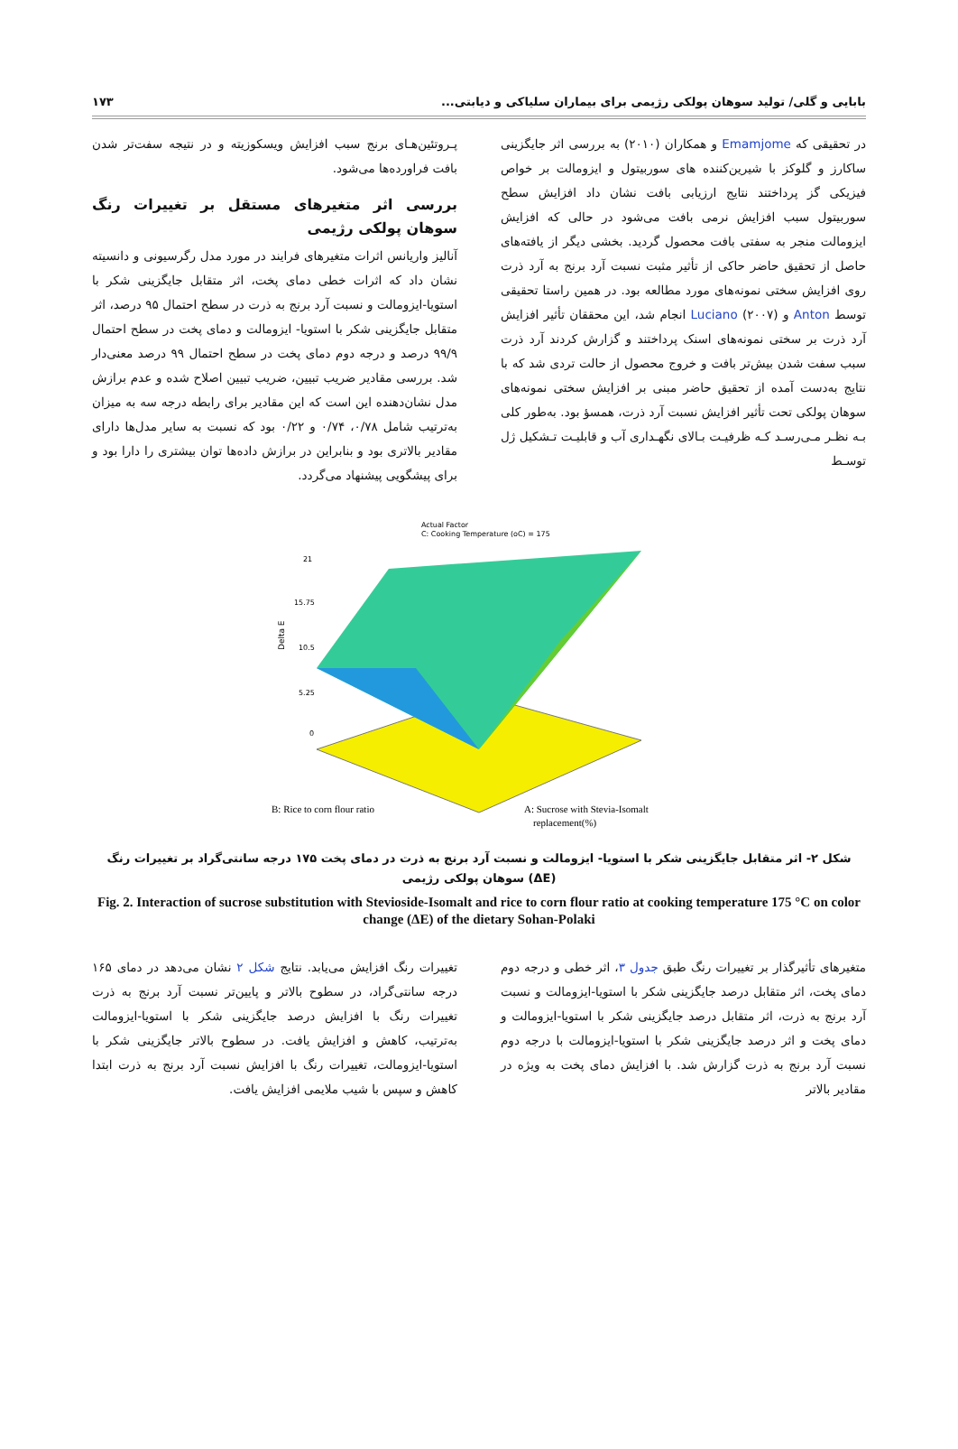بابایی و گلی/ تولید سوهان پولکی رژیمی برای بیماران سلیاکی و دیابتی... ۱۷۳
در تحقیقی که Emamjome و همکاران (۲۰۱۰) به بررسی اثر جایگزینی ساکارز و گلوکز با شیرین‌کننده های سوربیتول و ایزومالت بر خواص فیزیکی گز پرداختند نتایج ارزیابی بافت نشان داد افزایش سطح سوربیتول سبب افزایش نرمی بافت می‌شود در حالی که افزایش ایزومالت منجر به سفتی بافت محصول گردید. بخشی دیگر از یافته‌های حاصل از تحقیق حاضر حاکی از تأثیر مثبت نسبت آرد برنج به آرد ذرت روی افزایش سختی نمونه‌های مورد مطالعه بود. در همین راستا تحقیقی توسط Anton و Luciano (۲۰۰۷) انجام شد، این محققان تأثیر افزایش آرد ذرت بر سختی نمونه‌های اسنک پرداختند و گزارش کردند آرد ذرت سبب سفت شدن بیش‌تر بافت و خروج محصول از حالت تردی شد که با نتایج به‌دست آمده از تحقیق حاضر مبنی بر افزایش سختی نمونه‌های سوهان پولکی تحت تأثیر افزایش نسبت آرد ذرت، همسؤ بود. به‌طور کلی بـه نظـر مـی‌رسـد کـه ظرفیـت بـالای نگهـداری آب و قابلیـت تـشکیل ژل توسـط
پـروتئین‌هـای برنج سبب افزایش ویسکوزیته و در نتیجه سفت‌تر شدن بافت فراورده‌ها می‌شود.
بررسی اثر متغیرهای مستقل بر تغییرات رنگ سوهان پولکی رژیمی
آنالیز واریانس اثرات متغیرهای فرایند در مورد مدل رگرسیونی و دانسیته نشان داد که اثرات خطی دمای پخت، اثر متقابل جایگزینی شکر با استویا-ایزومالت و نسبت آرد برنج به ذرت در سطح احتمال ۹۵ درصد، اثر متقابل جایگزینی شکر با استویا- ایزومالت و دمای پخت در سطح احتمال ۹۹/۹ درصد و درجه دوم دمای پخت در سطح احتمال ۹۹ درصد معنی‌دار شد. بررسی مقادیر ضریب تبیین، ضریب تبیین اصلاح شده و عدم برازش مدل نشان‌دهنده این است که این مقادیر برای رابطه درجه سه به میزان به‌ترتیب شامل ۰/۷۸، ۰/۷۴ و ۰/۲۲ بود که نسبت به سایر مدل‌ها دارای مقادیر بالاتری بود و بنابراین در برازش داده‌ها توان بیشتری را دارا بود و برای پیشگویی پیشنهاد می‌گردد.
Actual Factor
C: Cooking Temperature (oC) = 175
21
15.75
10.5
5.25
0
Delta E
B: Rice to corn flour ratio
A: Sucrose with Stevia-Isomalt
replacement(%)
شکل ۲- اثر متقابل جایگزینی شکر با استویا- ایزومالت و نسبت آرد برنج به ذرت در دمای پخت ۱۷۵ درجه سانتی‌گراد بر تغییرات رنگ (ΔE) سوهان پولکی رژیمی
Fig. 2. Interaction of sucrose substitution with Stevioside-Isomalt and rice to corn flour ratio at cooking temperature 175 °C on color change (ΔE) of the dietary Sohan-Polaki
متغیرهای تأثیرگذار بر تغییرات رنگ طبق جدول ۳، اثر خطی و درجه دوم دمای پخت، اثر متقابل درصد جایگزینی شکر با استویا-ایزومالت و نسبت آرد برنج به ذرت، اثر متقابل درصد جایگزینی شکر با استویا-ایزومالت و دمای پخت و اثر درصد جایگزینی شکر با استویا-ایزومالت با درجه دوم نسبت آرد برنج به ذرت گزارش شد. با افزایش دمای پخت به ویژه در مقادیر بالاتر
تغییرات رنگ افزایش می‌یابد. نتایج شکل ۲ نشان می‌دهد در دمای ۱۶۵ درجه سانتی‌گراد، در سطوح بالاتر و پایین‌تر نسبت آرد برنج به ذرت تغییرات رنگ با افزایش درصد جایگزینی شکر با استویا-ایزومالت به‌ترتیب، کاهش و افزایش یافت. در سطوح بالاتر جایگزینی شکر با استویا-ایزومالت، تغییرات رنگ با افزایش نسبت آرد برنج به ذرت ابتدا کاهش و سپس با شیب ملایمی افزایش یافت.